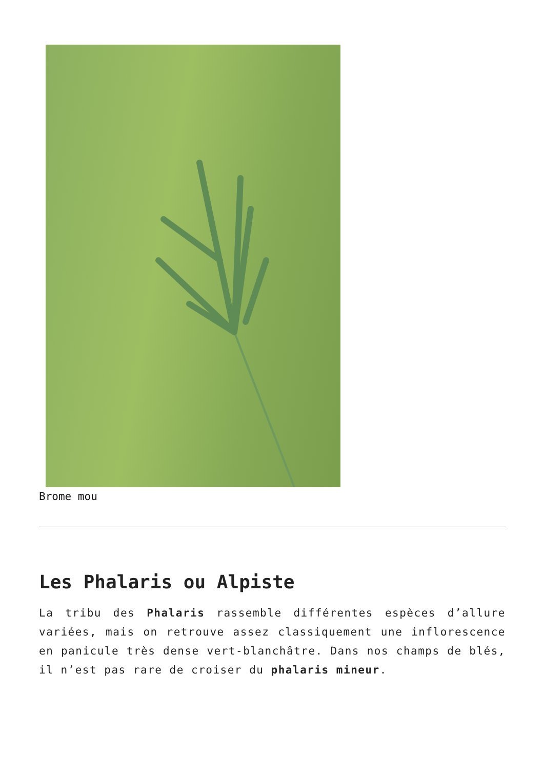Brome mou
Les Phalaris ou Alpiste
La tribu des Phalaris rassemble différentes espèces d’allure variées, mais on retrouve assez classiquement une inflorescence en panicule très dense vert-blanchâtre. Dans nos champs de blés, il n’est pas rare de croiser du phalaris mineur.